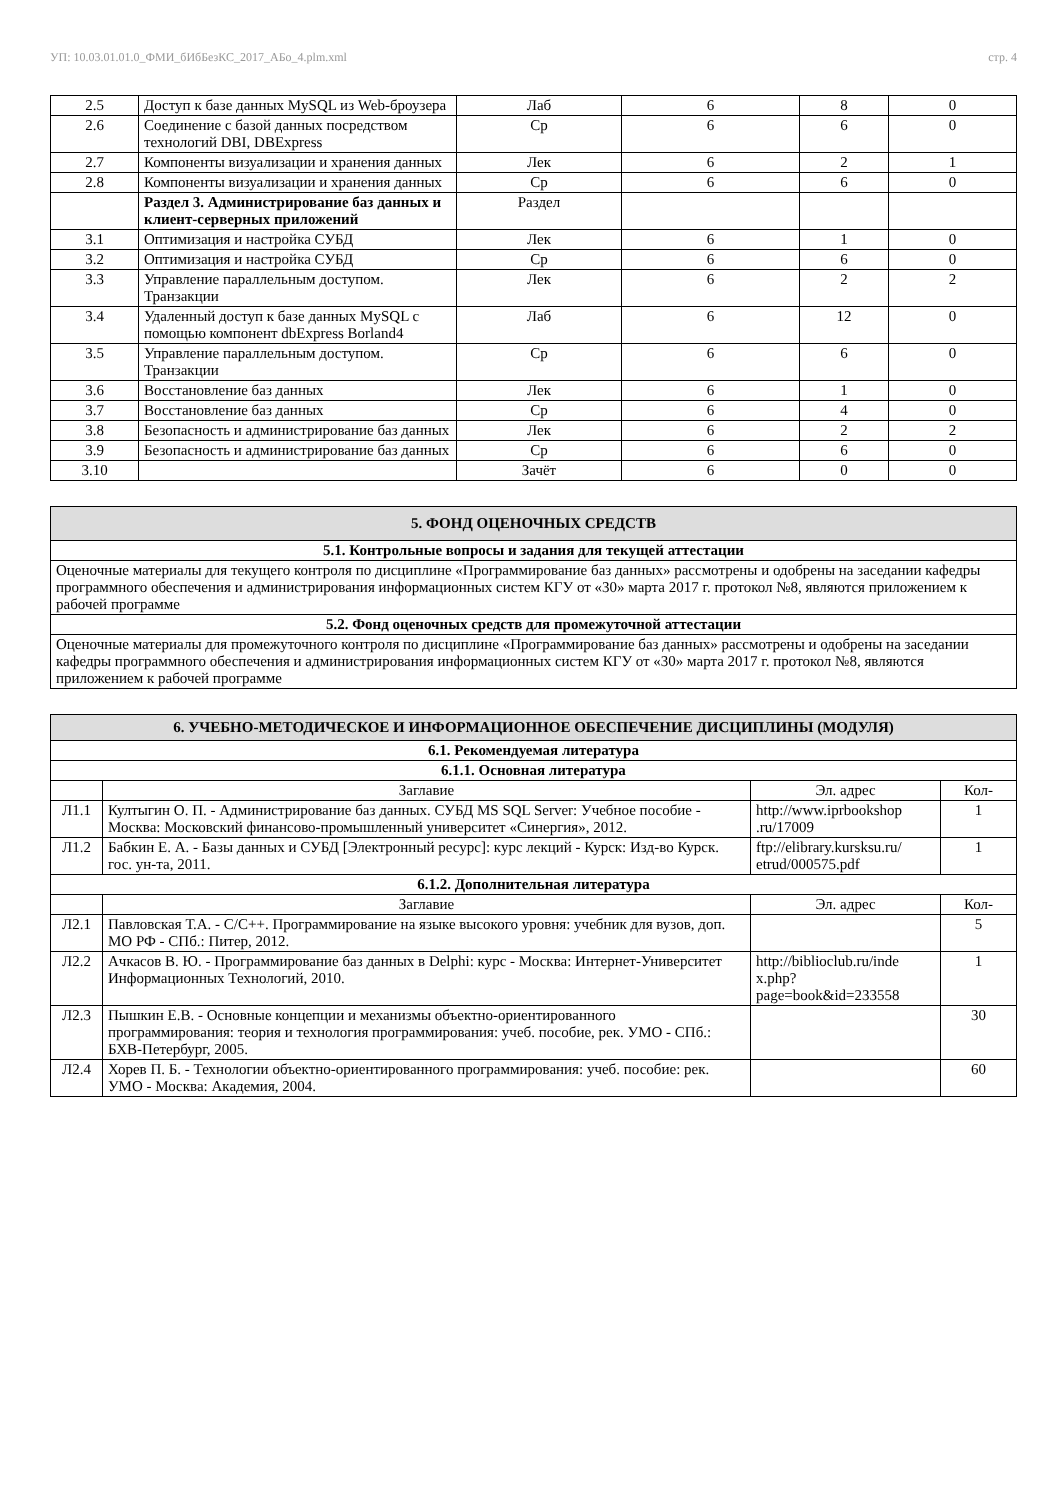УП: 10.03.01.01.0_ФМИ_бИбБезКС_2017_АБо_4.plm.xml стр. 4
| 2.5 | Доступ к базе данных MySQL из Web-броузера | Лаб | 6 | 8 | 0 |
| 2.6 | Соединение с базой данных посредством технологий DBI, DBExpress | Ср | 6 | 6 | 0 |
| 2.7 | Компоненты визуализации и хранения данных | Лек | 6 | 2 | 1 |
| 2.8 | Компоненты визуализации и хранения данных | Ср | 6 | 6 | 0 |
| | Раздел 3. Администрирование баз данных и клиент-серверных приложений | Раздел | | | |
| 3.1 | Оптимизация и настройка СУБД | Лек | 6 | 1 | 0 |
| 3.2 | Оптимизация и настройка СУБД | Ср | 6 | 6 | 0 |
| 3.3 | Управление параллельным доступом. Транзакции | Лек | 6 | 2 | 2 |
| 3.4 | Удаленный доступ к базе данных MySQL с помощью компонент dbExpress Borland4 | Лаб | 6 | 12 | 0 |
| 3.5 | Управление параллельным доступом. Транзакции | Ср | 6 | 6 | 0 |
| 3.6 | Восстановление баз данных | Лек | 6 | 1 | 0 |
| 3.7 | Восстановление баз данных | Ср | 6 | 4 | 0 |
| 3.8 | Безопасность и администрирование баз данных | Лек | 6 | 2 | 2 |
| 3.9 | Безопасность и администрирование баз данных | Ср | 6 | 6 | 0 |
| 3.10 | | Зачёт | 6 | 0 | 0 |
| 5. ФОНД ОЦЕНОЧНЫХ СРЕДСТВ |
| --- |
| 5.1. Контрольные вопросы и задания для текущей аттестации |
| Оценочные материалы для текущего контроля по дисциплине «Программирование баз данных» рассмотрены и одобрены на заседании кафедры программного обеспечения и администрирования информационных систем КГУ от «30» марта 2017 г. протокол №8, являются приложением к рабочей программе |
| 5.2. Фонд оценочных средств для промежуточной аттестации |
| Оценочные материалы для промежуточного контроля по дисциплине «Программирование баз данных» рассмотрены и одобрены на заседании кафедры программного обеспечения и администрирования информационных систем КГУ от «30» марта 2017 г. протокол №8, являются приложением к рабочей программе |
| 6. УЧЕБНО-МЕТОДИЧЕСКОЕ И ИНФОРМАЦИОННОЕ ОБЕСПЕЧЕНИЕ ДИСЦИПЛИНЫ (МОДУЛЯ) | | | |
| --- | --- | --- | --- |
| 6.1. Рекомендуемая литература | | | |
| 6.1.1. Основная литература | | | |
| | Заглавие | Эл. адрес | Кол- |
| Л1.1 | Култыгин О. П. - Администрирование баз данных. СУБД MS SQL Server: Учебное пособие - Москва: Московский финансово-промышленный университет «Синергия», 2012. | http://www.iprbookshop .ru/17009 | 1 |
| Л1.2 | Бабкин Е. А. - Базы данных и СУБД [Электронный ресурс]: курс лекций - Курск: Изд-во Курск. гос. ун-та, 2011. | ftp://elibrary.kursksu.ru/ etrud/000575.pdf | 1 |
| 6.1.2. Дополнительная литература | | | |
| | Заглавие | Эл. адрес | Кол- |
| Л2.1 | Павловская Т.А. - C/C++. Программирование на языке высокого уровня: учебник для вузов, доп. МО РФ - СПб.: Питер, 2012. | | 5 |
| Л2.2 | Ачкасов В. Ю. - Программирование баз данных в Delphi: курс - Москва: Интернет-Университет Информационных Технологий, 2010. | http://biblioclub.ru/inde x.php? page=book&id=233558 | 1 |
| Л2.3 | Пышкин Е.В. - Основные концепции и механизмы объектно-ориентированного программирования: теория и технология программирования: учеб. пособие, рек. УМО - СПб.: БХВ-Петербург, 2005. | | 30 |
| Л2.4 | Хорев П. Б. - Технологии объектно-ориентированного программирования: учеб. пособие: рек. УМО - Москва: Академия, 2004. | | 60 |